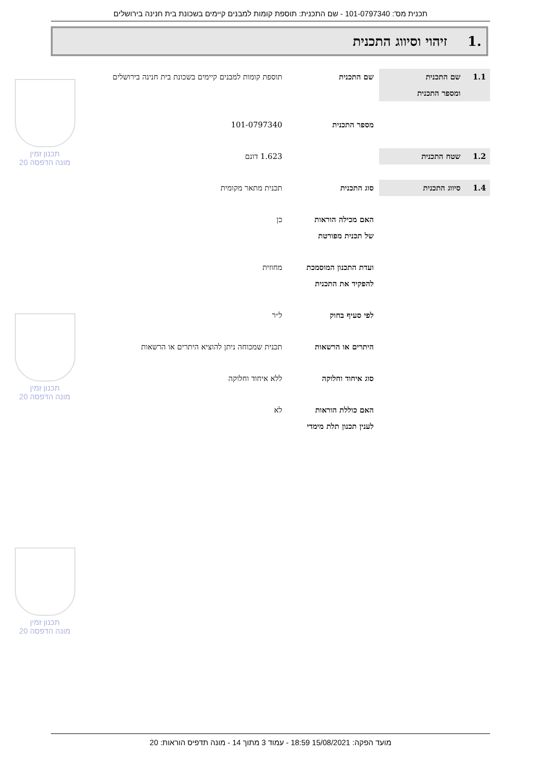תכנית מס': 101-0797340 - שם התכנית: תוספת קומות למבנים קיימים בשכונת בית חנינה בירושלים
.1 זיהוי וסיווג התכנית
| 1.1 | שם התכנית ומספר התכנית | שם התכנית | תוספת קומות למבנים קיימים בשכונת בית חנינה בירושלים |
| | | מספר התכנית | 101-0797340 |
| 1.2 | שטח התכנית | | 1.623 דונם |
| 1.4 | סיווג התכנית | סוג התכנית | תכנית מתאר מקומית |
| | | האם מכילה הוראות של תכנית מפורטת | כן |
| | | ועדת התכנון המוסמכת להפקיד את התכנית | מחוזית |
| | | לפי סעיף בחוק | ל״ר |
| | | היתרים או הרשאות | תכנית שמכוחה ניתן להוציא היתרים או הרשאות |
| | | סוג איחוד וחלוקה | ללא איחוד וחלוקה |
| | | האם כוללת הוראות לענין תכנון תלת מימדי | לא |
תכנון זמין
מונה הדפסה 20
תכנון זמין
מונה הדפסה 20
תכנון זמין
מונה הדפסה 20
מועד הפקה: 15/08/2021 18:59 - עמוד 3 מתוך 14 - מונה תדפיס הוראות: 20